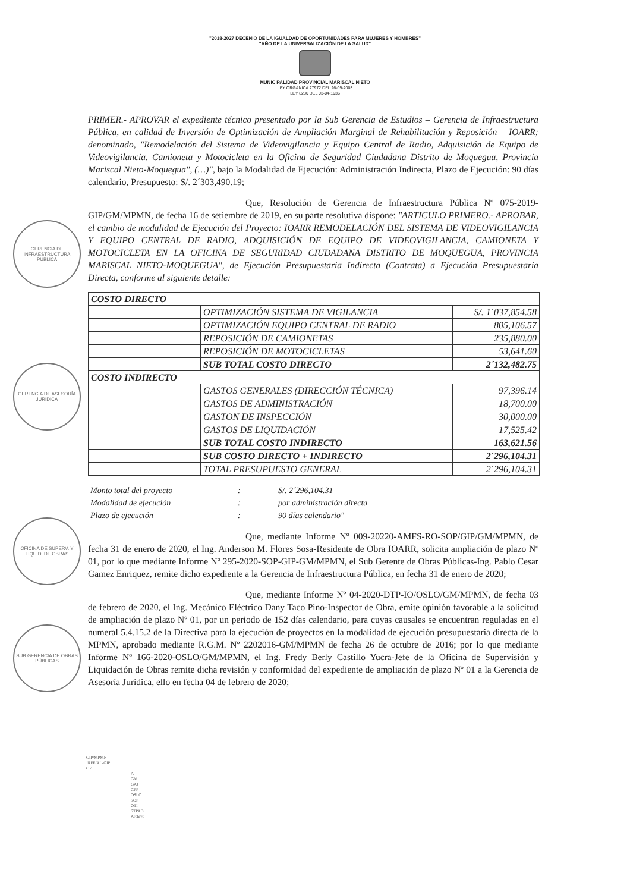"2018-2027 DECENIO DE LA IGUALDAD DE OPORTUNIDADES PARA MUJERES Y HOMBRES"
"AÑO DE LA UNIVERSALIZACIÓN DE LA SALUD"
MUNICIPALIDAD PROVINCIAL MARISCAL NIETO
LEY ORGÁNICA 27972 DEL 26-05-2003
LEY 8230 DEL 03-04-1936
GERENCIA DE INFRAESTRUCTURA PÚBLICA
GERENCIA DE ASESORÍA JURÍDICA
OFICINA DE SUPERV. Y LIQUID. DE OBRAS
SUB GERENCIA DE OBRAS PÚBLICAS
PRIMER.- APROVAR el expediente técnico presentado por la Sub Gerencia de Estudios – Gerencia de Infraestructura Pública, en calidad de Inversión de Optimización de Ampliación Marginal de Rehabilitación y Reposición – IOARR; denominado, "Remodelación del Sistema de Videovigilancia y Equipo Central de Radio, Adquisición de Equipo de Videovigilancia, Camioneta y Motocicleta en la Oficina de Seguridad Ciudadana Distrito de Moquegua, Provincia Mariscal Nieto-Moquegua", (…)", bajo la Modalidad de Ejecución: Administración Indirecta, Plazo de Ejecución: 90 días calendario, Presupuesto: S/. 2´303,490.19;
Que, Resolución de Gerencia de Infraestructura Pública Nº 075-2019-GIP/GM/MPMN, de fecha 16 de setiembre de 2019, en su parte resolutiva dispone: "ARTICULO PRIMERO.- APROBAR, el cambio de modalidad de Ejecución del Proyecto: IOARR REMODELACIÓN DEL SISTEMA DE VIDEOVIGILANCIA Y EQUIPO CENTRAL DE RADIO, ADQUISICIÓN DE EQUIPO DE VIDEOVIGILANCIA, CAMIONETA Y MOTOCICLETA EN LA OFICINA DE SEGURIDAD CIUDADANA DISTRITO DE MOQUEGUA, PROVINCIA MARISCAL NIETO-MOQUEGUA", de Ejecución Presupuestaria Indirecta (Contrata) a Ejecución Presupuestaria Directa, conforme al siguiente detalle:
| COSTO DIRECTO | | |
| | OPTIMIZACIÓN SISTEMA DE VIGILANCIA | S/. 1´037,854.58 |
| | OPTIMIZACIÓN EQUIPO CENTRAL DE RADIO | 805,106.57 |
| | REPOSICIÓN DE CAMIONETAS | 235,880.00 |
| | REPOSICIÓN DE MOTOCICLETAS | 53,641.60 |
| | SUB TOTAL COSTO DIRECTO | 2´132,482.75 |
| COSTO INDIRECTO | | |
| | GASTOS GENERALES (DIRECCIÓN TÉCNICA) | 97,396.14 |
| | GASTOS DE ADMINISTRACIÓN | 18,700.00 |
| | GASTON DE INSPECCIÓN | 30,000.00 |
| | GASTOS DE LIQUIDACIÓN | 17,525.42 |
| | SUB TOTAL COSTO INDIRECTO | 163,621.56 |
| | SUB COSTO DIRECTO + INDIRECTO | 2´296,104.31 |
| | TOTAL PRESUPUESTO GENERAL | 2´296,104.31 |
| Monto total del proyecto | : | S/. 2´296,104.31 |
| Modalidad de ejecución | : | por administración directa |
| Plazo de ejecución | : | 90 días calendario" |
Que, mediante Informe Nº 009-20220-AMFS-RO-SOP/GIP/GM/MPMN, de fecha 31 de enero de 2020, el Ing. Anderson M. Flores Sosa-Residente de Obra IOARR, solicita ampliación de plazo Nº 01, por lo que mediante Informe Nº 295-2020-SOP-GIP-GM/MPMN, el Sub Gerente de Obras Públicas-Ing. Pablo Cesar Gamez Enriquez, remite dicho expediente a la Gerencia de Infraestructura Pública, en fecha 31 de enero de 2020;
Que, mediante Informe Nº 04-2020-DTP-IO/OSLO/GM/MPMN, de fecha 03 de febrero de 2020, el Ing. Mecánico Eléctrico Dany Taco Pino-Inspector de Obra, emite opinión favorable a la solicitud de ampliación de plazo Nº 01, por un periodo de 152 días calendario, para cuyas causales se encuentran reguladas en el numeral 5.4.15.2 de la Directiva para la ejecución de proyectos en la modalidad de ejecución presupuestaria directa de la MPMN, aprobado mediante R.G.M. Nº 2202016-GM/MPMN de fecha 26 de octubre de 2016; por lo que mediante Informe Nº 166-2020-OSLO/GM/MPMN, el Ing. Fredy Berly Castillo Yucra-Jefe de la Oficina de Supervisión y Liquidación de Obras remite dicha revisión y conformidad del expediente de ampliación de plazo Nº 01 a la Gerencia de Asesoría Jurídica, ello en fecha 04 de febrero de 2020;
GIP/MPMN
JRFE/AL-GIP
C.c.
A
GM
GAJ
GPP
OSLO
SOP
OTI
STPAD
Archivo